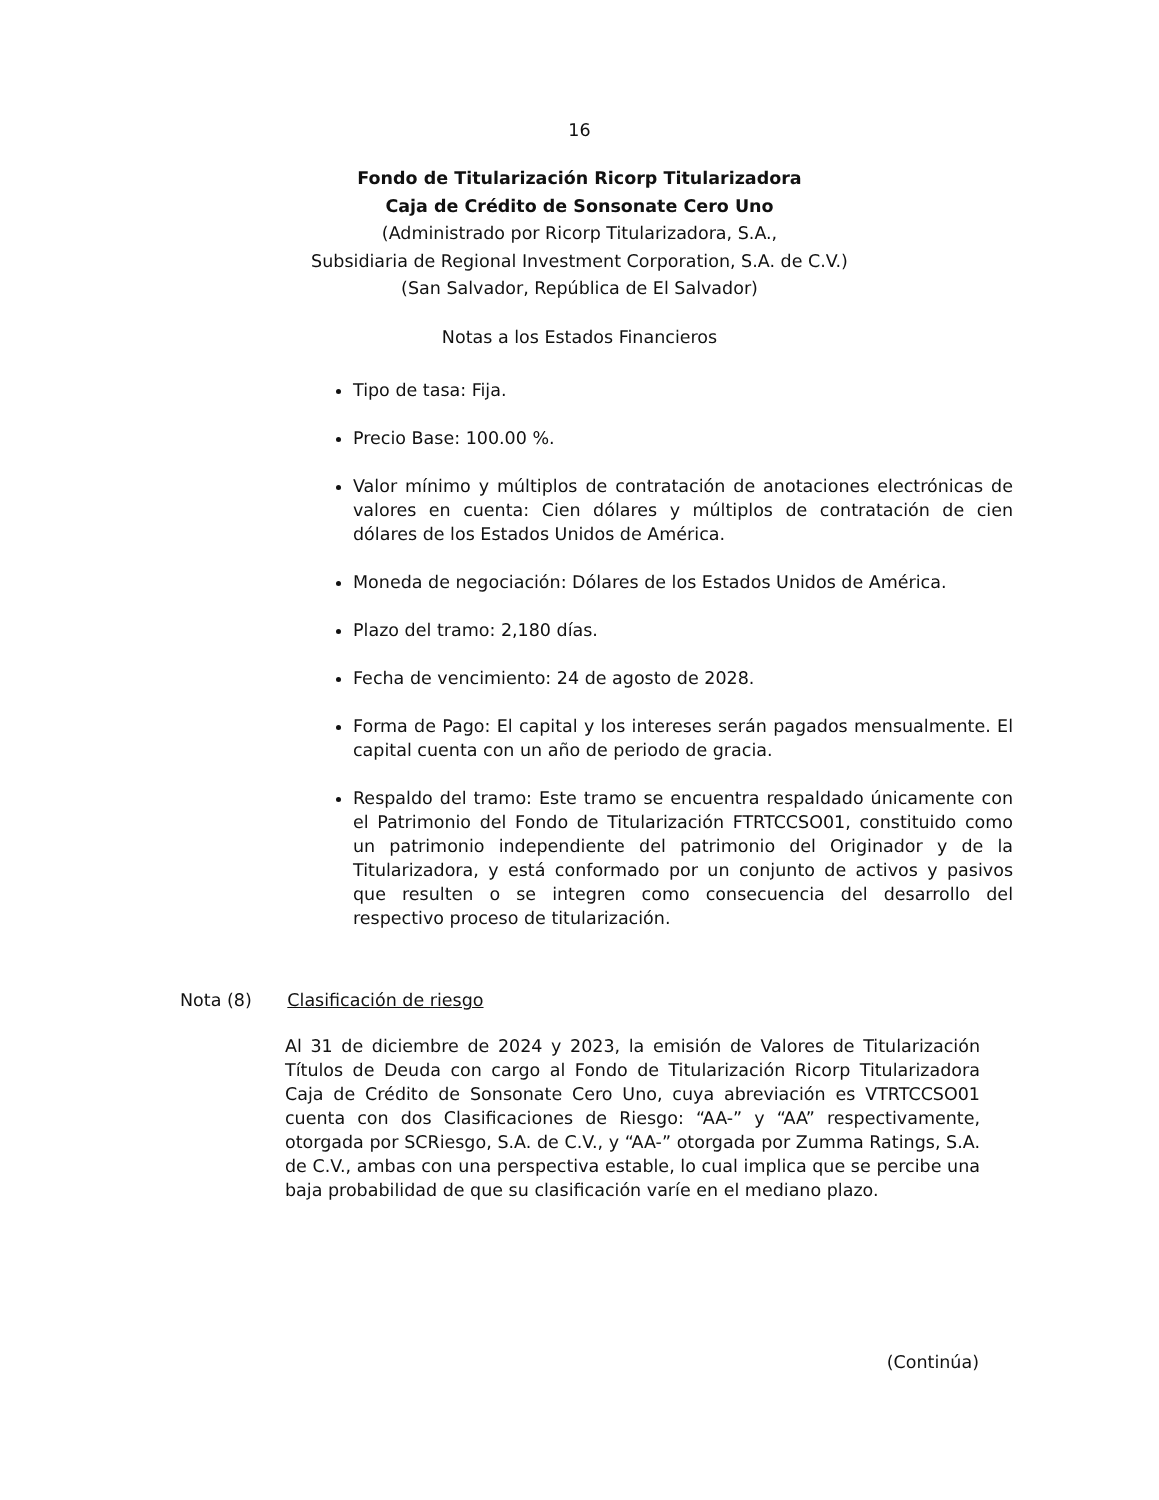16
Fondo de Titularización Ricorp Titularizadora
Caja de Crédito de Sonsonate Cero Uno
(Administrado por Ricorp Titularizadora, S.A.,
Subsidiaria de Regional Investment Corporation, S.A. de C.V.)
(San Salvador, República de El Salvador)
Notas a los Estados Financieros
Tipo de tasa: Fija.
Precio Base: 100.00 %.
Valor mínimo y múltiplos de contratación de anotaciones electrónicas de valores en cuenta: Cien dólares y múltiplos de contratación de cien dólares de los Estados Unidos de América.
Moneda de negociación: Dólares de los Estados Unidos de América.
Plazo del tramo: 2,180 días.
Fecha de vencimiento: 24 de agosto de 2028.
Forma de Pago: El capital y los intereses serán pagados mensualmente. El capital cuenta con un año de periodo de gracia.
Respaldo del tramo: Este tramo se encuentra respaldado únicamente con el Patrimonio del Fondo de Titularización FTRTCCSO01, constituido como un patrimonio independiente del patrimonio del Originador y de la Titularizadora, y está conformado por un conjunto de activos y pasivos que resulten o se integren como consecuencia del desarrollo del respectivo proceso de titularización.
Nota (8) Clasificación de riesgo
Al 31 de diciembre de 2024 y 2023, la emisión de Valores de Titularización Títulos de Deuda con cargo al Fondo de Titularización Ricorp Titularizadora Caja de Crédito de Sonsonate Cero Uno, cuya abreviación es VTRTCCSO01 cuenta con dos Clasificaciones de Riesgo: “AA-” y “AA” respectivamente, otorgada por SCRiesgo, S.A. de C.V., y “AA-” otorgada por Zumma Ratings, S.A. de C.V., ambas con una perspectiva estable, lo cual implica que se percibe una baja probabilidad de que su clasificación varíe en el mediano plazo.
(Continúa)